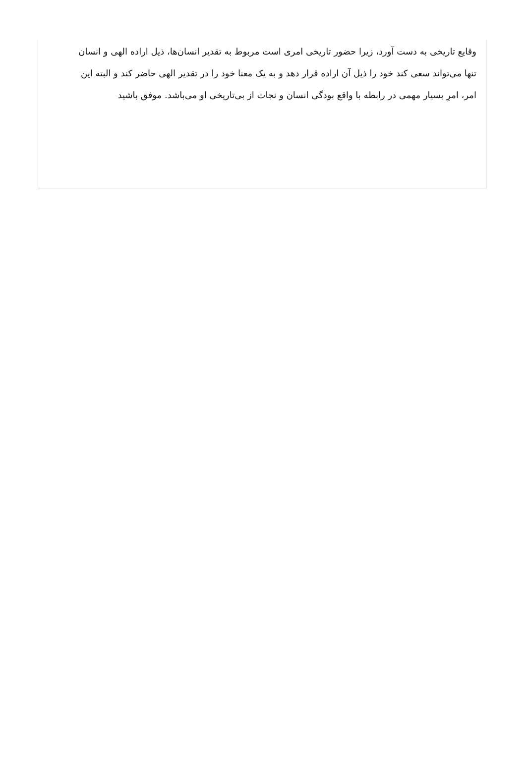وقایع تاریخی به دست آورد، زیرا حضور تاریخی امری است مربوط به تقدیر انسان‌ها، ذیل اراده الهی و انسان تنها می‌تواند سعی کند خود را ذیل آن اراده قرار دهد و به یک معنا خود را در تقدیر الهی حاضر کند و البته این امر، امرِ بسیار مهمی در رابطه با واقع بودگی انسان و نجات از بی‌تاریخی او می‌باشد. موفق باشید